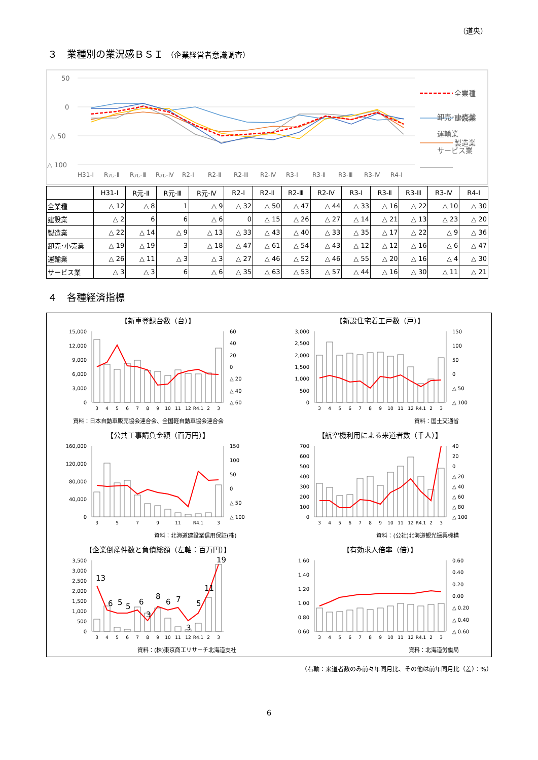（道央）
３　業種別の業況感ＢＳＩ （企業経営者意識調査）
50
0
△ 50
△ 100
H31-Ⅰ
R元-Ⅱ
R元-Ⅲ
R元-Ⅳ
R2-Ⅰ
R2-Ⅱ
R2-Ⅲ
R2-Ⅳ
R3-Ⅰ
R3-Ⅱ
R3-Ⅲ
R3-Ⅳ
R4-Ⅰ
全業種
建設業
製造業
卸売･小売業
運輸業
サービス業
| | H31-Ⅰ | R元-Ⅱ | R元-Ⅲ | R元-Ⅳ | R2-Ⅰ | R2-Ⅱ | R2-Ⅲ | R2-Ⅳ | R3-Ⅰ | R3-Ⅱ | R3-Ⅲ | R3-Ⅳ | R4-Ⅰ |
| --- | --- | --- | --- | --- | --- | --- | --- | --- | --- | --- | --- | --- | --- |
| 全業種 | △ 12 | △ 8 | 1 | △ 9 | △ 32 | △ 50 | △ 47 | △ 44 | △ 33 | △ 16 | △ 22 | △ 10 | △ 30 |
| 建設業 | △ 2 | 6 | 6 | △ 6 | 0 | △ 15 | △ 26 | △ 27 | △ 14 | △ 21 | △ 13 | △ 23 | △ 20 |
| 製造業 | △ 22 | △ 14 | △ 9 | △ 13 | △ 33 | △ 43 | △ 40 | △ 33 | △ 35 | △ 17 | △ 22 | △ 9 | △ 36 |
| 卸売･小売業 | △ 19 | △ 19 | 3 | △ 18 | △ 47 | △ 61 | △ 54 | △ 43 | △ 12 | △ 12 | △ 16 | △ 6 | △ 47 |
| 運輸業 | △ 26 | △ 11 | △ 3 | △ 3 | △ 27 | △ 46 | △ 52 | △ 46 | △ 55 | △ 20 | △ 16 | △ 4 | △ 30 |
| サービス業 | △ 3 | △ 3 | 6 | △ 6 | △ 35 | △ 63 | △ 53 | △ 57 | △ 44 | △ 16 | △ 30 | △ 11 | △ 21 |
４　各種経済指標
【新車登録台数（台）】
15,000
12,000
9,000
6,000
3,000
0
60
40
20
0
△ 20
△ 40
△ 60
3
4
5
6
7
8
9
10
11
12
R4.1
2
3
資料：日本自動車販売協会連合会、全国軽自動車協会連合会
【新設住宅着工戸数（戸）】
3,000
2,500
2,000
1,500
1,000
500
0
150
100
50
0
△ 50
△ 100
3
4
5
6
7
8
9
10
11
12
R4.1
2
3
資料：国土交通省
【公共工事請負金額（百万円）】
160,000
120,000
80,000
40,000
0
150
100
50
0
△ 50
△ 100
3
5
7
9
11
R4.1
3
資料：北海道建設業信用保証(株)
【航空機利用による来道者数（千人）】
700
600
500
400
300
200
100
0
40
20
0
△ 20
△ 40
△ 60
△ 80
△ 100
3
4
5
6
7
8
9
10
11
12
R4.1
2
3
資料：(公社)北海道観光振興機構
【企業倒産件数と負債総額（左軸：百万円）】
3,500
3,000
2,500
2,000
1,500
1,000
500
0
13
6
5
5
6
3
8
6
7
3
5
11
19
3
4
5
6
7
8
9
10
11
12
R4.1
2
3
資料：(株)東京商工リサーチ北海道支社
【有効求人倍率（倍）】
1.60
1.40
1.20
1.00
0.80
0.60
0.60
0.40
0.20
0.00
△ 0.20
△ 0.40
△ 0.60
3
4
5
6
7
8
9
10
11
12
R4.1
2
3
資料：北海道労働局
（右軸：来道者数のみ前々年同月比、その他は前年同月比（差）：%）
6